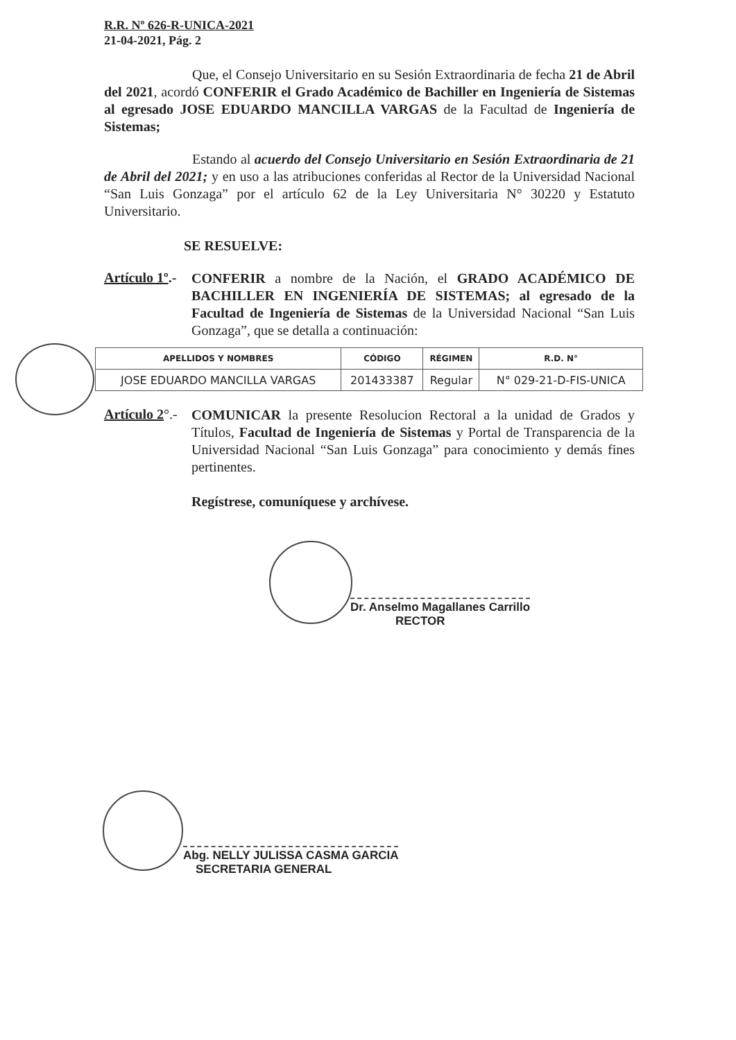R.R. Nº 626-R-UNICA-2021
21-04-2021, Pág. 2
Que, el Consejo Universitario en su Sesión Extraordinaria de fecha 21 de Abril del 2021, acordó CONFERIR el Grado Académico de Bachiller en Ingeniería de Sistemas al egresado JOSE EDUARDO MANCILLA VARGAS de la Facultad de Ingeniería de Sistemas;
Estando al acuerdo del Consejo Universitario en Sesión Extraordinaria de 21 de Abril del 2021; y en uso a las atribuciones conferidas al Rector de la Universidad Nacional “San Luis Gonzaga” por el artículo 62 de la Ley Universitaria N° 30220 y Estatuto Universitario.
SE RESUELVE:
Artículo 1º.-
CONFERIR a nombre de la Nación, el GRADO ACADÉMICO DE BACHILLER EN INGENIERÍA DE SISTEMAS; al egresado de la Facultad de Ingeniería de Sistemas de la Universidad Nacional “San Luis Gonzaga”, que se detalla a continuación:
| APELLIDOS Y NOMBRES | CÓDIGO | RÉGIMEN | R.D. N° |
| --- | --- | --- | --- |
| JOSE EDUARDO MANCILLA VARGAS | 201433387 | Regular | N° 029-21-D-FIS-UNICA |
Artículo 2°.-
COMUNICAR la presente Resolucion Rectoral a la unidad de Grados y Títulos, Facultad de Ingeniería de Sistemas y Portal de Transparencia de la Universidad Nacional “San Luis Gonzaga” para conocimiento y demás fines pertinentes.
Regístrese, comuníquese y archívese.
Dr. Anselmo Magallanes Carrillo
RECTOR
Abg. NELLY JULISSA CASMA GARCIA
SECRETARIA GENERAL